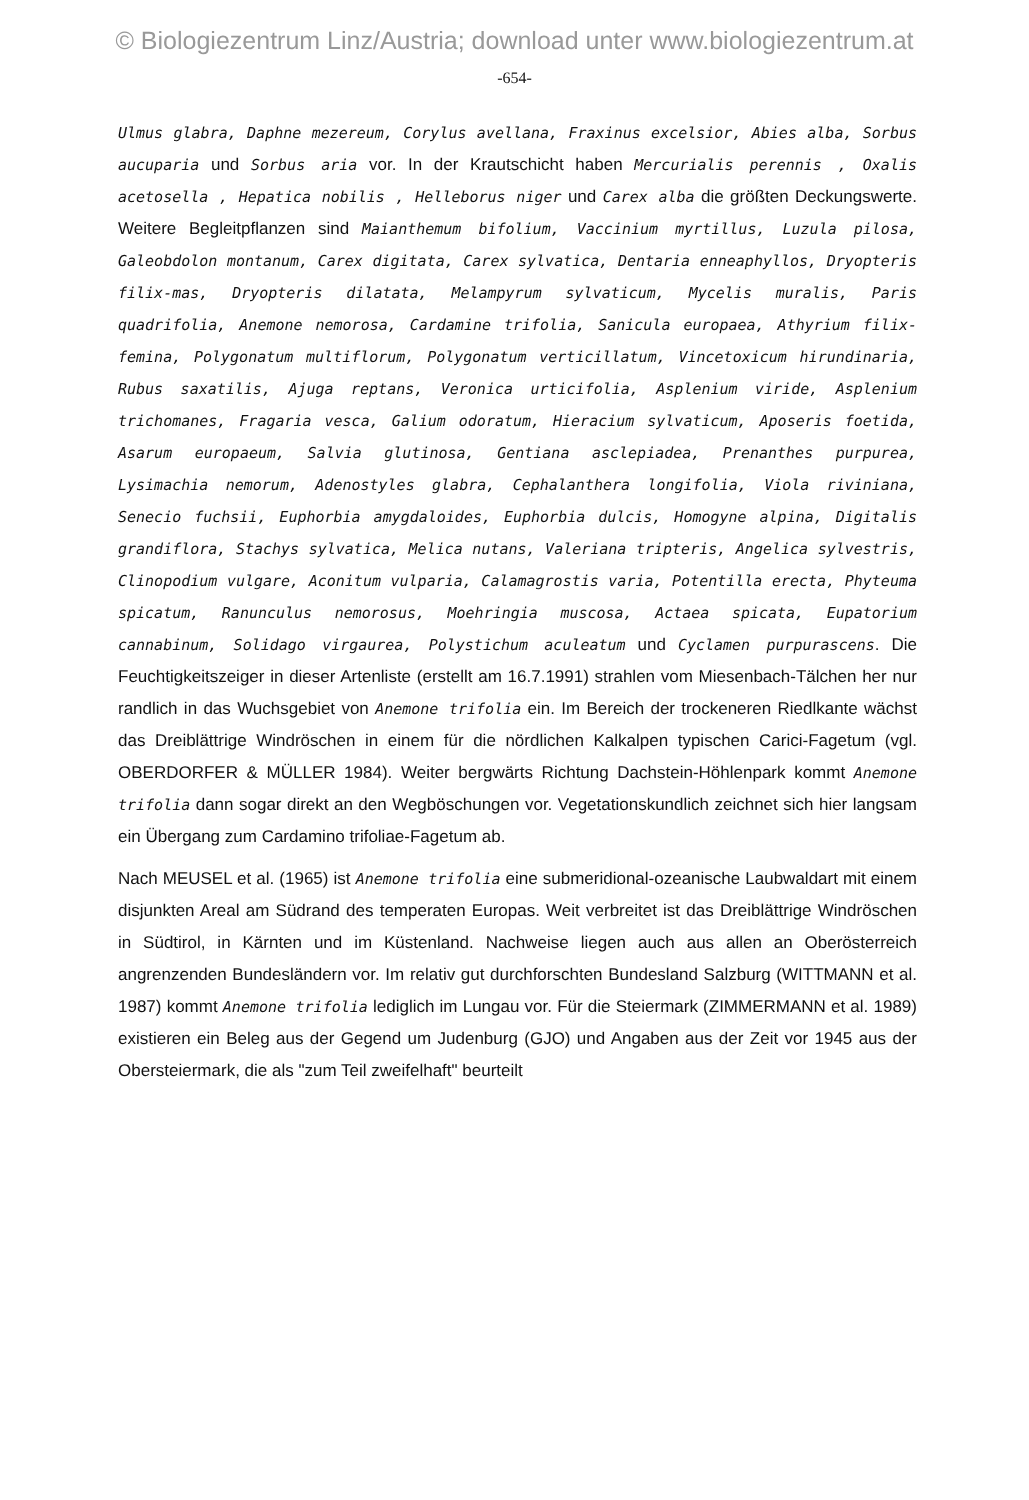© Biologiezentrum Linz/Austria; download unter www.biologiezentrum.at
-654-
Ulmus glabra, Daphne mezereum, Corylus avellana, Fraxinus excelsior, Abies alba, Sorbus aucuparia und Sorbus aria vor. In der Krautschicht haben Mercurialis perennis , Oxalis acetosella , Hepatica nobilis , Helleborus niger und Carex alba die größten Deckungswerte. Weitere Begleitpflanzen sind Maianthemum bifolium, Vaccinium myrtillus, Luzula pilosa, Galeobdolon montanum, Carex digitata, Carex sylvatica, Dentaria enneaphyllos, Dryopteris filix-mas, Dryopteris dilatata, Melampyrum sylvaticum, Mycelis muralis, Paris quadrifolia, Anemone nemorosa, Cardamine trifolia, Sanicula europaea, Athyrium filix-femina, Polygonatum multiflorum, Polygonatum verticillatum, Vincetoxicum hirundinaria, Rubus saxatilis, Ajuga reptans, Veronica urticifolia, Asplenium viride, Asplenium trichomanes, Fragaria vesca, Galium odoratum, Hieracium sylvaticum, Aposeris foetida, Asarum europaeum, Salvia glutinosa, Gentiana asclepiadea, Prenanthes purpurea, Lysimachia nemorum, Adenostyles glabra, Cephalanthera longifolia, Viola riviniana, Senecio fuchsii, Euphorbia amygdaloides, Euphorbia dulcis, Homogyne alpina, Digitalis grandiflora, Stachys sylvatica, Melica nutans, Valeriana tripteris, Angelica sylvestris, Clinopodium vulgare, Aconitum vulparia, Calamagrostis varia, Potentilla erecta, Phyteuma spicatum, Ranunculus nemorosus, Moehringia muscosa, Actaea spicata, Eupatorium cannabinum, Solidago virgaurea, Polystichum aculeatum und Cyclamen purpurascens. Die Feuchtigkeitszeiger in dieser Artenliste (erstellt am 16.7.1991) strahlen vom Miesenbach-Tälchen her nur randlich in das Wuchsgebiet von Anemone trifolia ein. Im Bereich der trockeneren Riedlkante wächst das Dreiblättrige Windröschen in einem für die nördlichen Kalkalpen typischen Carici-Fagetum (vgl. OBERDORFER & MÜLLER 1984). Weiter bergwärts Richtung Dachstein-Höhlenpark kommt Anemone trifolia dann sogar direkt an den Wegböschungen vor. Vegetationskundlich zeichnet sich hier langsam ein Übergang zum Cardamino trifoliae-Fagetum ab.
Nach MEUSEL et al. (1965) ist Anemone trifolia eine submeridional-ozeanische Laubwaldart mit einem disjunkten Areal am Südrand des temperaten Europas. Weit verbreitet ist das Dreiblättrige Windröschen in Südtirol, in Kärnten und im Küstenland. Nachweise liegen auch aus allen an Oberösterreich angrenzenden Bundesländern vor. Im relativ gut durchforschten Bundesland Salzburg (WITTMANN et al. 1987) kommt Anemone trifolia lediglich im Lungau vor. Für die Steiermark (ZIMMERMANN et al. 1989) existieren ein Beleg aus der Gegend um Judenburg (GJO) und Angaben aus der Zeit vor 1945 aus der Obersteiermark, die als "zum Teil zweifelhaft" beurteilt